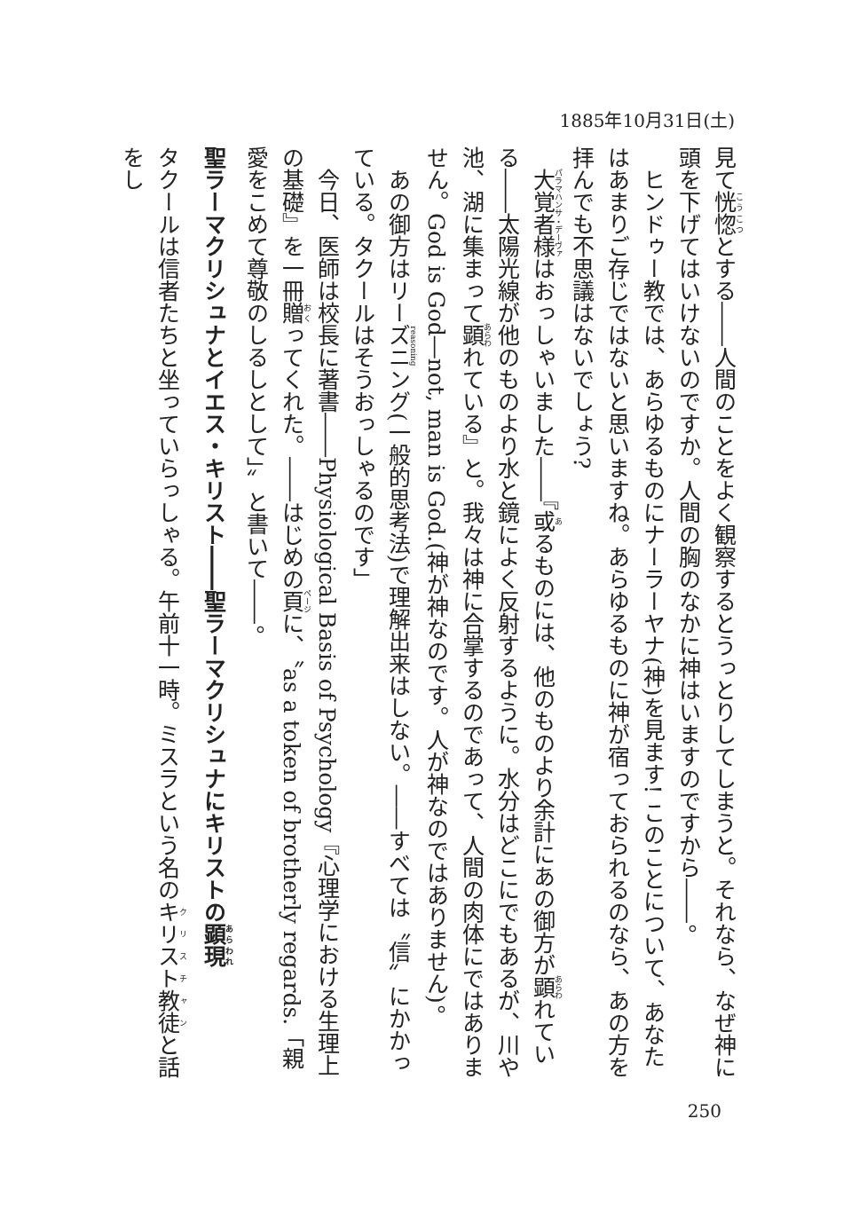1885年10月31日(土)
見て恍惚とする――人間のことをよく観察するとうっとりしてしまうと。それなら、なぜ神に頭を下げてはいけないのですか。人間の胸のなかに神はいますのですから――。
ヒンドゥー教では、あらゆるものにナーラーヤナ(神)を見ます! このことについて、あなたはあまりご存じではないと思いますね。あらゆるものに神が宿っておられるのなら、あの方を拝んでも不思議はないでしょう?
大覚者様はおっしゃいました――『或るものには、他のものより余計にあの御方が顕れている――太陽光線が他のものより水と鏡によく反射するように。水分はどこにでもあるが、川や池、湖に集まって顕れている』と。我々は神に合掌するのであって、人間の肉体にではありません。God is God―not, man is God.(神が神なのです。人が神なのではありません)。
あの御方はリーズニング(一般的思考法)で理解出来はしない。――すべては〝信〟にかかっている。タクールはそうおっしゃるのです」
今日、医師は校長に著書――Physiological Basis of Psychology『心理学における生理上の基礎』を一冊贈ってくれた。――はじめの頁に、〝as a token of brotherly regards.「親愛をこめて尊敬のしるしとして」〟と書いて――。
聖ラーマクリシュナとイエス・キリスト――聖ラーマクリシュナにキリストの顕現
タクールは信者たちと坐っていらっしゃる。午前十一時。ミスラという名のキリスト教徒と話をし
250